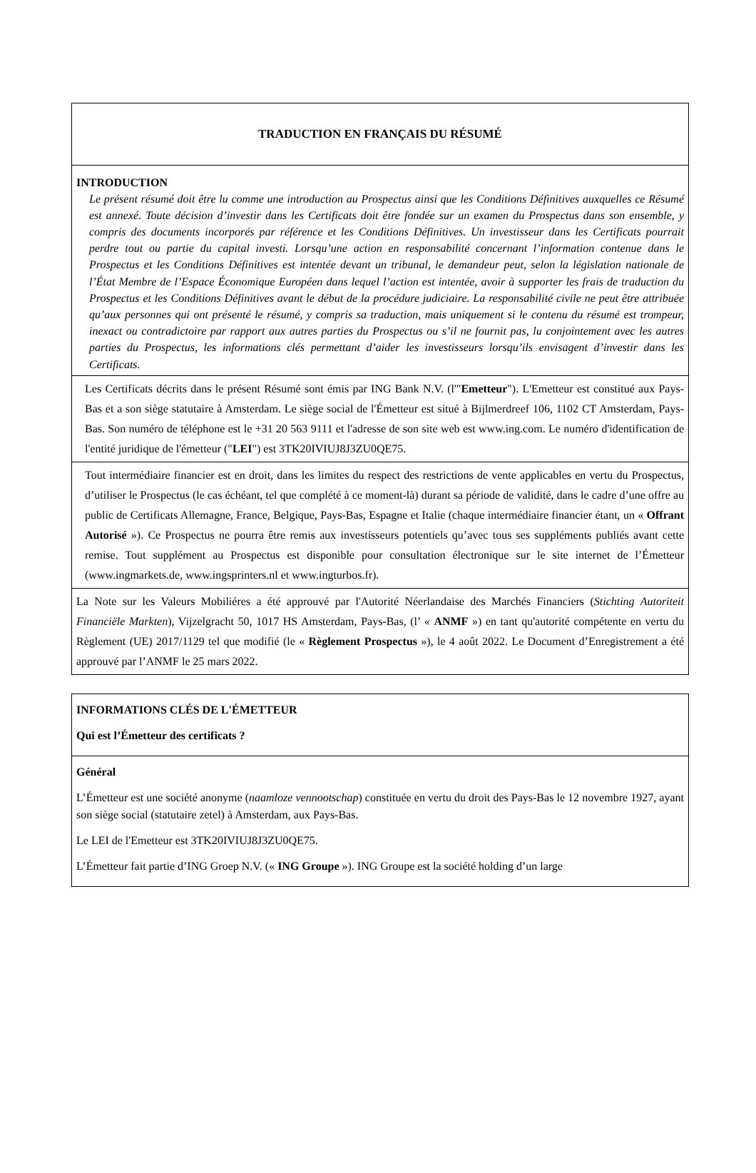| TRADUCTION EN FRANÇAIS DU RÉSUMÉ |
| INTRODUCTION Le présent résumé doit être lu comme une introduction au Prospectus ainsi que les Conditions Définitives auxquelles ce Résumé est annexé. Toute décision d’investir dans les Certificats doit être fondée sur un examen du Prospectus dans son ensemble, y compris des documents incorporés par référence et les Conditions Définitives. Un investisseur dans les Certificats pourrait perdre tout ou partie du capital investi. Lorsqu’une action en responsabilité concernant l’information contenue dans le Prospectus et les Conditions Définitives est intentée devant un tribunal, le demandeur peut, selon la législation nationale de l’État Membre de l’Espace Économique Européen dans lequel l’action est intentée, avoir à supporter les frais de traduction du Prospectus et les Conditions Définitives avant le début de la procédure judiciaire. La responsabilité civile ne peut être attribuée qu’aux personnes qui ont présenté le résumé, y compris sa traduction, mais uniquement si le contenu du résumé est trompeur, inexact ou contradictoire par rapport aux autres parties du Prospectus ou s’il ne fournit pas, lu conjointement avec les autres parties du Prospectus, les informations clés permettant d’aider les investisseurs lorsqu’ils envisagent d’investir dans les Certificats. |
| Les Certificats décrits dans le présent Résumé sont émis par ING Bank N.V. (l'" Emetteur "). L'Emetteur est constitué aux Pays-Bas et a son siège statutaire à Amsterdam. Le siège social de l'Émetteur est situé à Bijlmerdreef 106, 1102 CT Amsterdam, Pays-Bas. Son numéro de téléphone est le +31 20 563 9111 et l'adresse de son site web est www.ing.com. Le numéro d'identification de l'entité juridique de l'émetteur (" LEI ") est 3TK20IVIUJ8J3ZU0QE75. |
| Tout intermédiaire financier est en droit, dans les limites du respect des restrictions de vente applicables en vertu du Prospectus, d’utiliser le Prospectus (le cas échéant, tel que complété à ce moment-là) durant sa période de validité, dans le cadre d’une offre au public de Certificats Allemagne, France, Belgique, Pays-Bas, Espagne et Italie (chaque intermédiaire financier étant, un « Offrant Autorisé »). Ce Prospectus ne pourra être remis aux investisseurs potentiels qu’avec tous ses suppléments publiés avant cette remise. Tout supplément au Prospectus est disponible pour consultation électronique sur le site internet de l’Émetteur (www.ingmarkets.de, www.ingsprinters.nl et www.ingturbos.fr). |
| La Note sur les Valeurs Mobiliéres a été approuvé par l'Autorité Néerlandaise des Marchés Financiers ( Stichting Autoriteit Financiële Markten ), Vijzelgracht 50, 1017 HS Amsterdam, Pays-Bas, (l’ « ANMF ») en tant qu'autorité compétente en vertu du Règlement (UE) 2017/1129 tel que modifié (le « Règlement Prospectus »), le 4 août 2022. Le Document d’Enregistrement a été approuvé par l’ANMF le 25 mars 2022. |
| INFORMATIONS CLÉS DE L'ÉMETTEUR Qui est l’Émetteur des certificats ? |
| Général L’Émetteur est une société anonyme ( naamloze vennootschap ) constituée en vertu du droit des Pays-Bas le 12 novembre 1927, ayant son siège social (statutaire zetel) à Amsterdam, aux Pays-Bas. Le LEI de l'Emetteur est 3TK20IVIUJ8J3ZU0QE75. L’Émetteur fait partie d’ING Groep N.V. (« ING Groupe »). ING Groupe est la société holding d’un large |